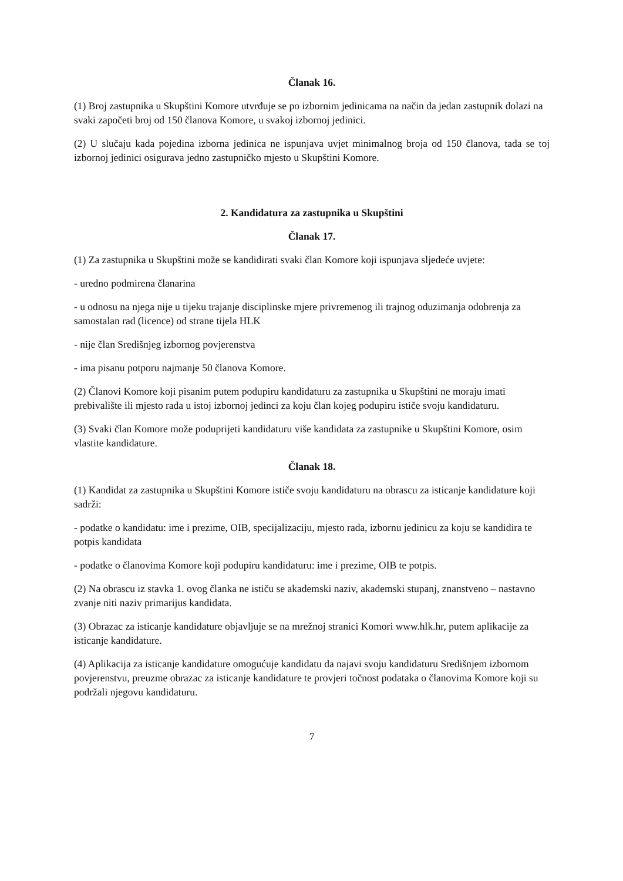Članak 16.
(1) Broj zastupnika u Skupštini Komore utvrđuje se po izbornim jedinicama na način da jedan zastupnik dolazi na svaki započeti broj od 150 članova Komore, u svakoj izbornoj jedinici.
(2) U slučaju kada pojedina izborna jedinica ne ispunjava uvjet minimalnog broja od 150 članova, tada se toj izbornoj jedinici osigurava jedno zastupničko mjesto u Skupštini Komore.
2. Kandidatura za zastupnika u Skupštini
Članak 17.
(1) Za zastupnika u Skupštini može se kandidirati svaki član Komore koji ispunjava sljedeće uvjete:
- uredno podmirena članarina
- u odnosu na njega nije u tijeku trajanje disciplinske mjere privremenog ili trajnog oduzimanja odobrenja za samostalan rad (licence) od strane tijela HLK
- nije član Središnjeg izbornog povjerenstva
- ima pisanu potporu najmanje 50 članova Komore.
(2) Članovi Komore koji pisanim putem podupiru kandidaturu za zastupnika u Skupštini ne moraju imati prebivalište ili mjesto rada u istoj izbornoj jedinci za koju član kojeg podupiru ističe svoju kandidaturu.
(3) Svaki član Komore može poduprijeti kandidaturu više kandidata za zastupnike u Skupštini Komore, osim vlastite kandidature.
Članak 18.
(1) Kandidat za zastupnika u Skupštini Komore ističe svoju kandidaturu na obrascu za isticanje kandidature koji sadrži:
- podatke o kandidatu: ime i prezime, OIB, specijalizaciju, mjesto rada, izbornu jedinicu za koju se kandidira te potpis kandidata
- podatke o članovima Komore koji podupiru kandidaturu: ime i prezime, OIB te potpis.
(2) Na obrascu iz stavka 1. ovog članka ne ističu se akademski naziv, akademski stupanj, znanstveno – nastavno zvanje niti naziv primarijus kandidata.
(3) Obrazac za isticanje kandidature objavljuje se na mrežnoj stranici Komori www.hlk.hr, putem aplikacije za isticanje kandidature.
(4) Aplikacija za isticanje kandidature omogućuje kandidatu da najavi svoju kandidaturu Središnjem izbornom povjerenstvu, preuzme obrazac za isticanje kandidature te provjeri točnost podataka o članovima Komore koji su podržali njegovu kandidaturu.
7